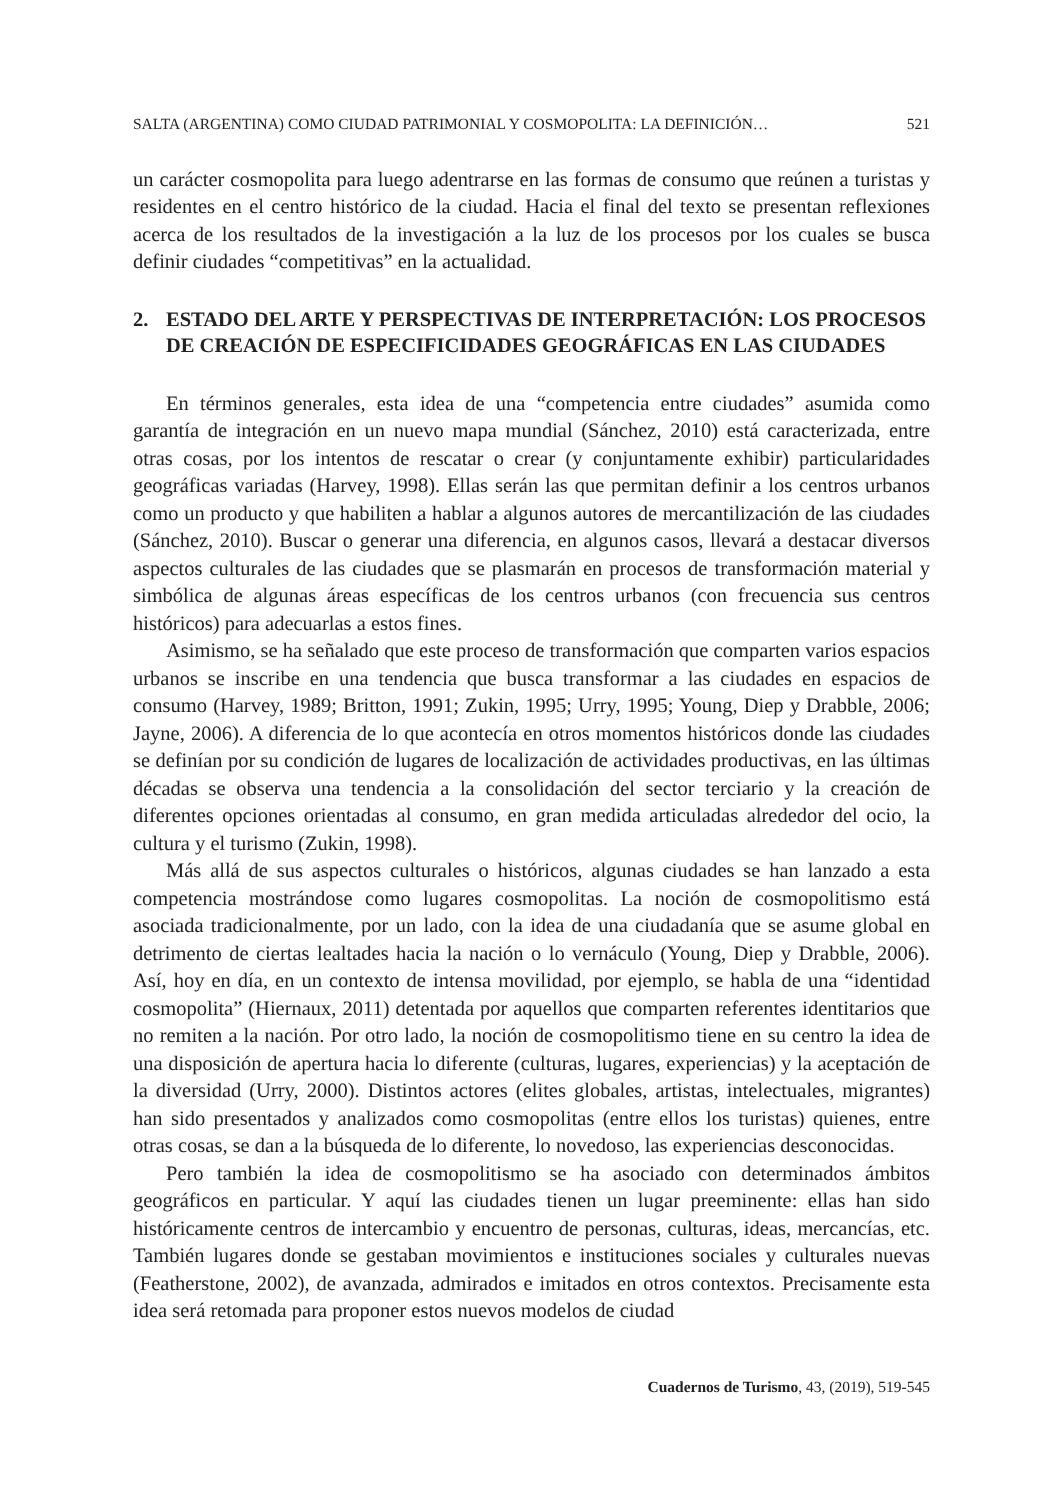SALTA (ARGENTINA) COMO CIUDAD PATRIMONIAL Y COSMOPOLITA: LA DEFINICIÓN… 521
un carácter cosmopolita para luego adentrarse en las formas de consumo que reúnen a turistas y residentes en el centro histórico de la ciudad. Hacia el final del texto se presentan reflexiones acerca de los resultados de la investigación a la luz de los procesos por los cuales se busca definir ciudades “competitivas” en la actualidad.
2. ESTADO DEL ARTE Y PERSPECTIVAS DE INTERPRETACIÓN: LOS PROCESOS DE CREACIÓN DE ESPECIFICIDADES GEOGRÁFICAS EN LAS CIUDADES
En términos generales, esta idea de una “competencia entre ciudades” asumida como garantía de integración en un nuevo mapa mundial (Sánchez, 2010) está caracterizada, entre otras cosas, por los intentos de rescatar o crear (y conjuntamente exhibir) particularidades geográficas variadas (Harvey, 1998). Ellas serán las que permitan definir a los centros urbanos como un producto y que habiliten a hablar a algunos autores de mercantilización de las ciudades (Sánchez, 2010). Buscar o generar una diferencia, en algunos casos, llevará a destacar diversos aspectos culturales de las ciudades que se plasmarán en procesos de transformación material y simbólica de algunas áreas específicas de los centros urbanos (con frecuencia sus centros históricos) para adecuarlas a estos fines.
Asimismo, se ha señalado que este proceso de transformación que comparten varios espacios urbanos se inscribe en una tendencia que busca transformar a las ciudades en espacios de consumo (Harvey, 1989; Britton, 1991; Zukin, 1995; Urry, 1995; Young, Diep y Drabble, 2006; Jayne, 2006). A diferencia de lo que acontecía en otros momentos históricos donde las ciudades se definían por su condición de lugares de localización de actividades productivas, en las últimas décadas se observa una tendencia a la consolidación del sector terciario y la creación de diferentes opciones orientadas al consumo, en gran medida articuladas alrededor del ocio, la cultura y el turismo (Zukin, 1998).
Más allá de sus aspectos culturales o históricos, algunas ciudades se han lanzado a esta competencia mostrándose como lugares cosmopolitas. La noción de cosmopolitismo está asociada tradicionalmente, por un lado, con la idea de una ciudadanía que se asume global en detrimento de ciertas lealtades hacia la nación o lo vernáculo (Young, Diep y Drabble, 2006). Así, hoy en día, en un contexto de intensa movilidad, por ejemplo, se habla de una “identidad cosmopolita” (Hiernaux, 2011) detentada por aquellos que comparten referentes identitarios que no remiten a la nación. Por otro lado, la noción de cosmopolitismo tiene en su centro la idea de una disposición de apertura hacia lo diferente (culturas, lugares, experiencias) y la aceptación de la diversidad (Urry, 2000). Distintos actores (elites globales, artistas, intelectuales, migrantes) han sido presentados y analizados como cosmopolitas (entre ellos los turistas) quienes, entre otras cosas, se dan a la búsqueda de lo diferente, lo novedoso, las experiencias desconocidas.
Pero también la idea de cosmopolitismo se ha asociado con determinados ámbitos geográficos en particular. Y aquí las ciudades tienen un lugar preeminente: ellas han sido históricamente centros de intercambio y encuentro de personas, culturas, ideas, mercancías, etc. También lugares donde se gestaban movimientos e instituciones sociales y culturales nuevas (Featherstone, 2002), de avanzada, admirados e imitados en otros contextos. Precisamente esta idea será retomada para proponer estos nuevos modelos de ciudad
Cuadernos de Turismo, 43, (2019), 519-545